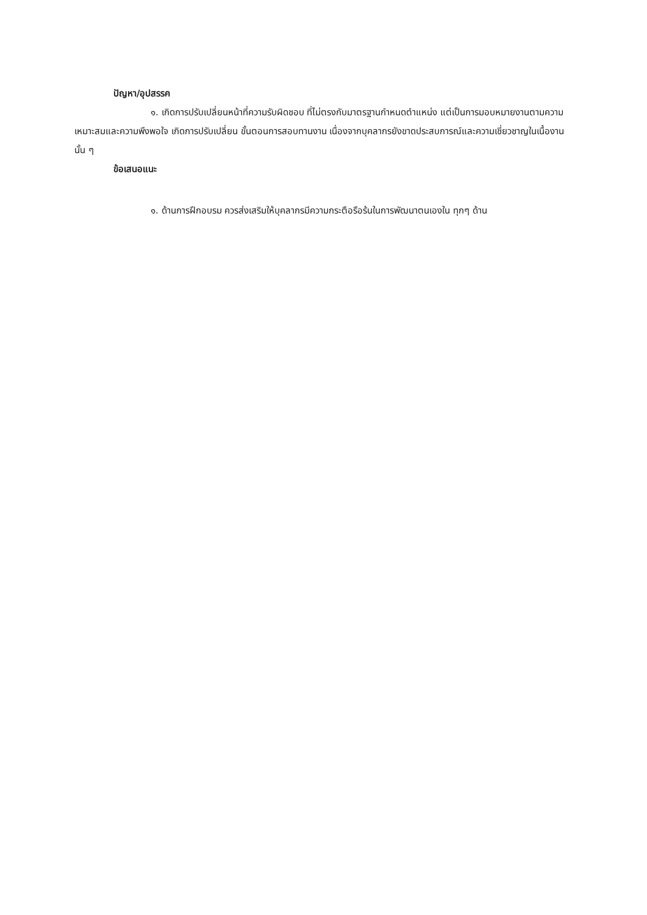ปัญหา/อุปสรรค
๑. เกิดการปรับเปลี่ยนหน้าที่ความรับผิดชอบ ที่ไม่ตรงกับมาตรฐานกำหนดตำแหน่ง แต่เป็นการมอบหมายงานตามความเหมาะสมและความพึงพอใจ เกิดการปรับเปลี่ยน ขั้นตอนการสอบทานงาน เนื่องจากบุคลากรยังขาดประสบการณ์และความเชี่ยวชาญในเนื้องานนั้น ๆ
ข้อเสนอแนะ
๑. ด้านการฝึกอบรม ควรส่งเสริมให้บุคลากรมีความกระตือรือร้นในการพัฒนาตนเองใน ทุกๆ ด้าน